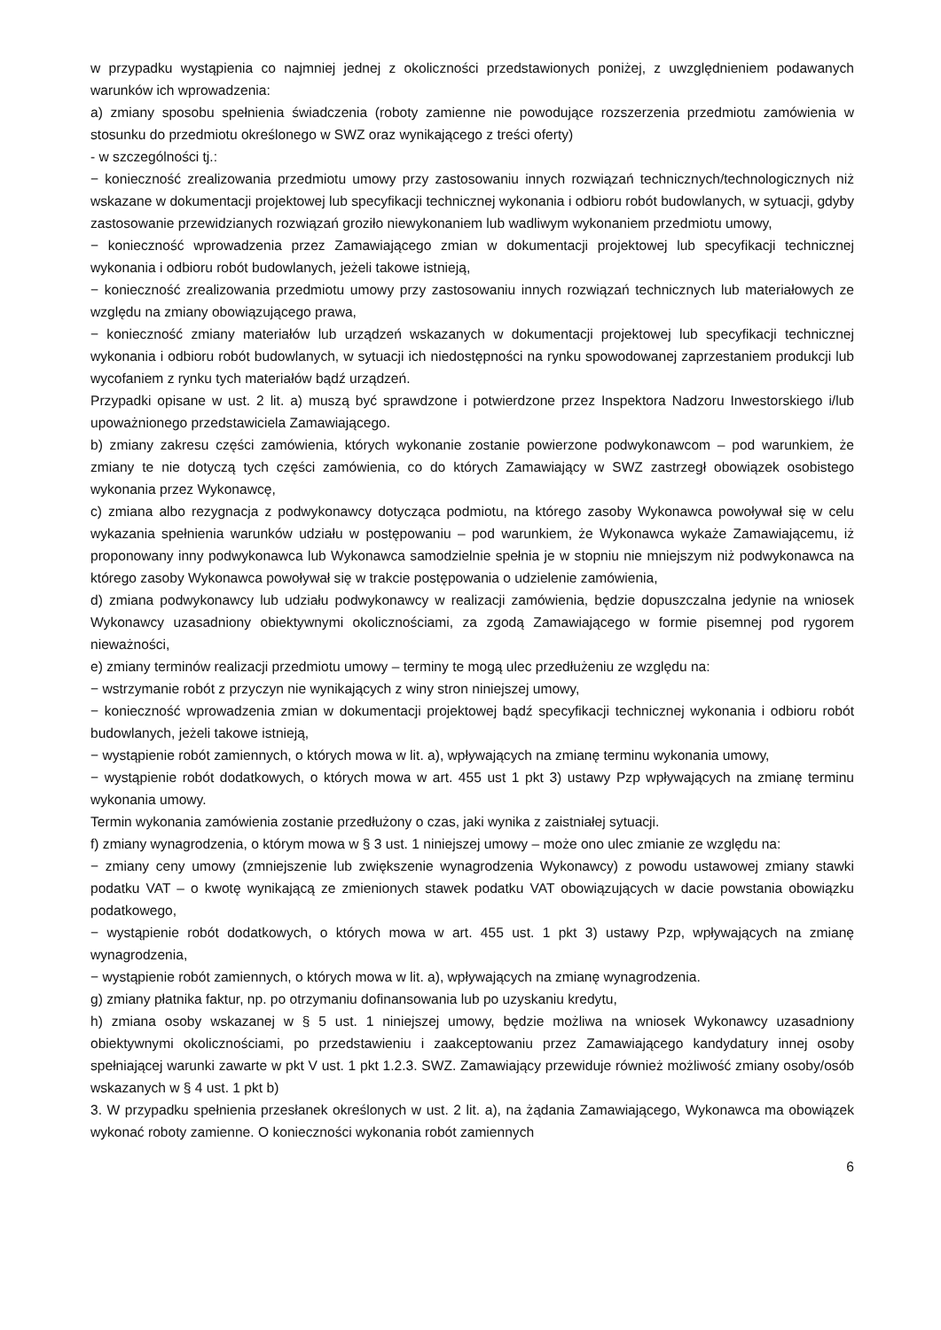w przypadku wystąpienia co najmniej jednej z okoliczności przedstawionych poniżej, z uwzględnieniem podawanych warunków ich wprowadzenia:
a) zmiany sposobu spełnienia świadczenia (roboty zamienne nie powodujące rozszerzenia przedmiotu zamówienia w stosunku do przedmiotu określonego w SWZ oraz wynikającego z treści oferty)
- w szczególności tj.:
− konieczność zrealizowania przedmiotu umowy przy zastosowaniu innych rozwiązań technicznych/technologicznych niż wskazane w dokumentacji projektowej lub specyfikacji technicznej wykonania i odbioru robót budowlanych, w sytuacji, gdyby zastosowanie przewidzianych rozwiązań groziło niewykonaniem lub wadliwym wykonaniem przedmiotu umowy,
− konieczność wprowadzenia przez Zamawiającego zmian w dokumentacji projektowej lub specyfikacji technicznej wykonania i odbioru robót budowlanych, jeżeli takowe istnieją,
− konieczność zrealizowania przedmiotu umowy przy zastosowaniu innych rozwiązań technicznych lub materiałowych ze względu na zmiany obowiązującego prawa,
− konieczność zmiany materiałów lub urządzeń wskazanych w dokumentacji projektowej lub specyfikacji technicznej wykonania i odbioru robót budowlanych, w sytuacji ich niedostępności na rynku spowodowanej zaprzestaniem produkcji lub wycofaniem z rynku tych materiałów bądź urządzeń.
Przypadki opisane w ust. 2 lit. a) muszą być sprawdzone i potwierdzone przez Inspektora Nadzoru Inwestorskiego i/lub upoważnionego przedstawiciela Zamawiającego.
b) zmiany zakresu części zamówienia, których wykonanie zostanie powierzone podwykonawcom – pod warunkiem, że zmiany te nie dotyczą tych części zamówienia, co do których Zamawiający w SWZ zastrzegł obowiązek osobistego wykonania przez Wykonawcę,
c) zmiana albo rezygnacja z podwykonawcy dotycząca podmiotu, na którego zasoby Wykonawca powoływał się w celu wykazania spełnienia warunków udziału w postępowaniu – pod warunkiem, że Wykonawca wykaże Zamawiającemu, iż proponowany inny podwykonawca lub Wykonawca samodzielnie spełnia je w stopniu nie mniejszym niż podwykonawca na którego zasoby Wykonawca powoływał się w trakcie postępowania o udzielenie zamówienia,
d) zmiana podwykonawcy lub udziału podwykonawcy w realizacji zamówienia, będzie dopuszczalna jedynie na wniosek Wykonawcy uzasadniony obiektywnymi okolicznościami, za zgodą Zamawiającego w formie pisemnej pod rygorem nieważności,
e) zmiany terminów realizacji przedmiotu umowy – terminy te mogą ulec przedłużeniu ze względu na:
− wstrzymanie robót z przyczyn nie wynikających z winy stron niniejszej umowy,
− konieczność wprowadzenia zmian w dokumentacji projektowej bądź specyfikacji technicznej wykonania i odbioru robót budowlanych, jeżeli takowe istnieją,
− wystąpienie robót zamiennych, o których mowa w lit. a), wpływających na zmianę terminu wykonania umowy,
− wystąpienie robót dodatkowych, o których mowa w art. 455 ust 1 pkt 3) ustawy Pzp wpływających na zmianę terminu wykonania umowy.
Termin wykonania zamówienia zostanie przedłużony o czas, jaki wynika z zaistniałej sytuacji.
f) zmiany wynagrodzenia, o którym mowa w § 3 ust. 1 niniejszej umowy – może ono ulec zmianie ze względu na:
− zmiany ceny umowy (zmniejszenie lub zwiększenie wynagrodzenia Wykonawcy) z powodu ustawowej zmiany stawki podatku VAT – o kwotę wynikającą ze zmienionych stawek podatku VAT obowiązujących w dacie powstania obowiązku podatkowego,
− wystąpienie robót dodatkowych, o których mowa w art. 455 ust. 1 pkt 3) ustawy Pzp, wpływających na zmianę wynagrodzenia,
− wystąpienie robót zamiennych, o których mowa w lit. a), wpływających na zmianę wynagrodzenia.
g) zmiany płatnika faktur, np. po otrzymaniu dofinansowania lub po uzyskaniu kredytu,
h) zmiana osoby wskazanej w § 5 ust. 1 niniejszej umowy, będzie możliwa na wniosek Wykonawcy uzasadniony obiektywnymi okolicznościami, po przedstawieniu i zaakceptowaniu przez Zamawiającego kandydatury innej osoby spełniającej warunki zawarte w pkt V ust. 1 pkt 1.2.3. SWZ. Zamawiający przewiduje również możliwość zmiany osoby/osób wskazanych w § 4 ust. 1 pkt b)
3. W przypadku spełnienia przesłanek określonych w ust. 2 lit. a), na żądania Zamawiającego, Wykonawca ma obowiązek wykonać roboty zamienne. O konieczności wykonania robót zamiennych
6